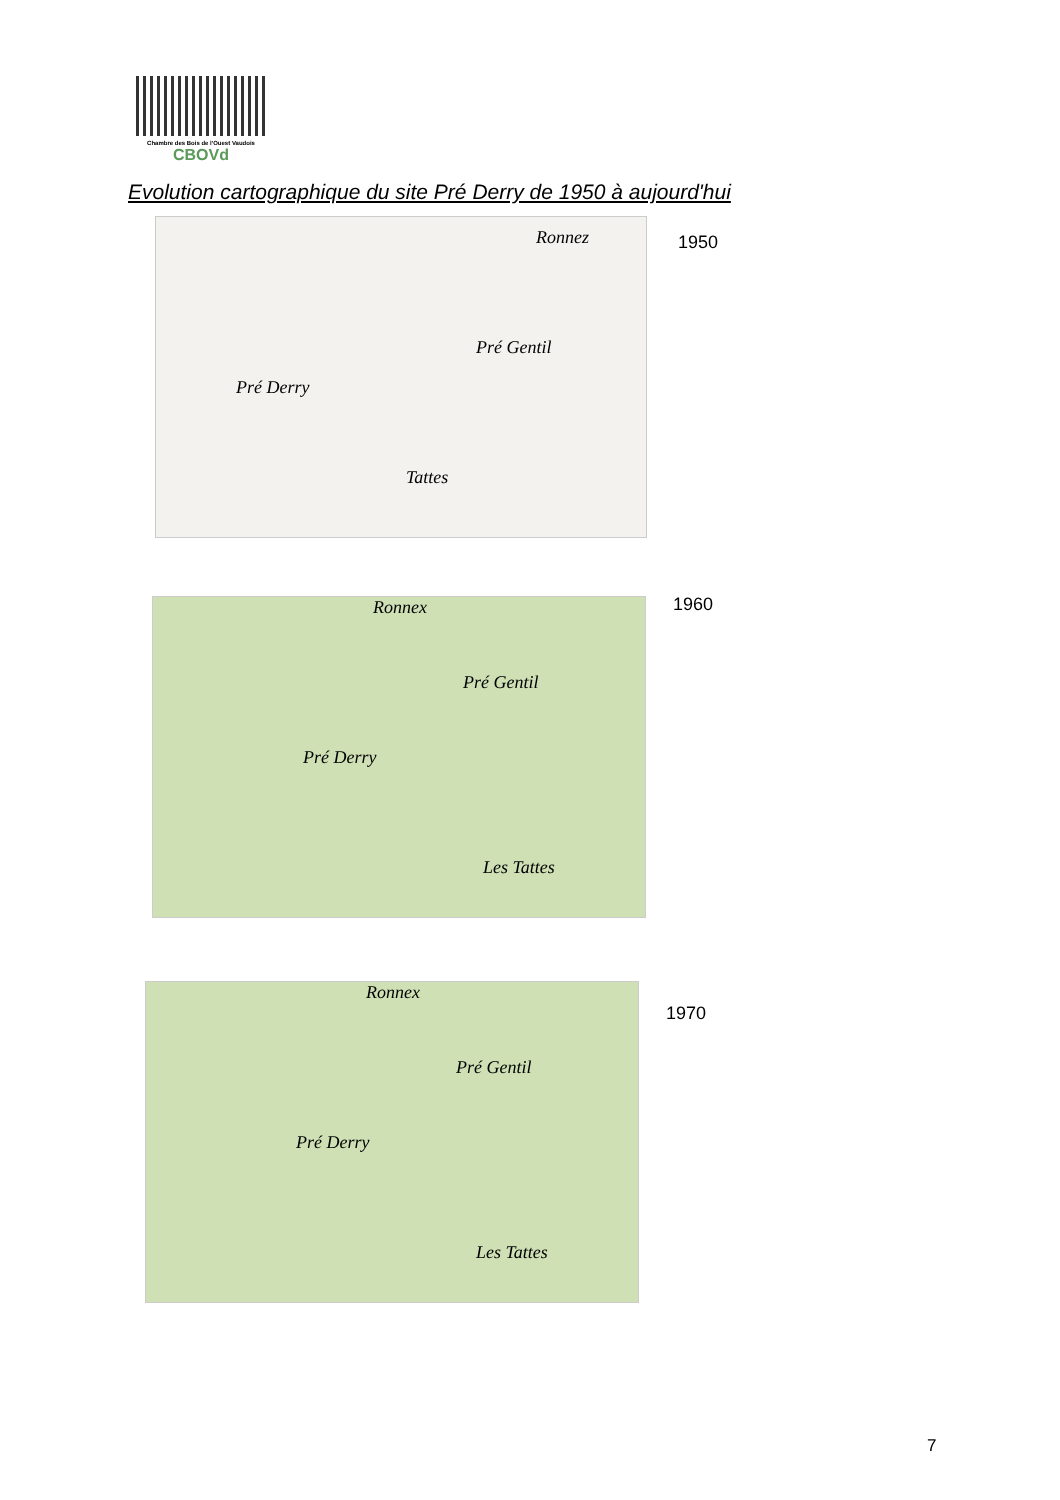Chambre des Bois de l'Ouest Vaudois
CBOVd
Evolution cartographique du site Pré Derry de 1950 à aujourd'hui
Pré Derry
Pré Gentil
Ronnez
Tattes
1950
Pré Derry
Pré Gentil
Ronnex
Les Tattes
1960
Pré Derry
Pré Gentil
Ronnex
Les Tattes
1970
7